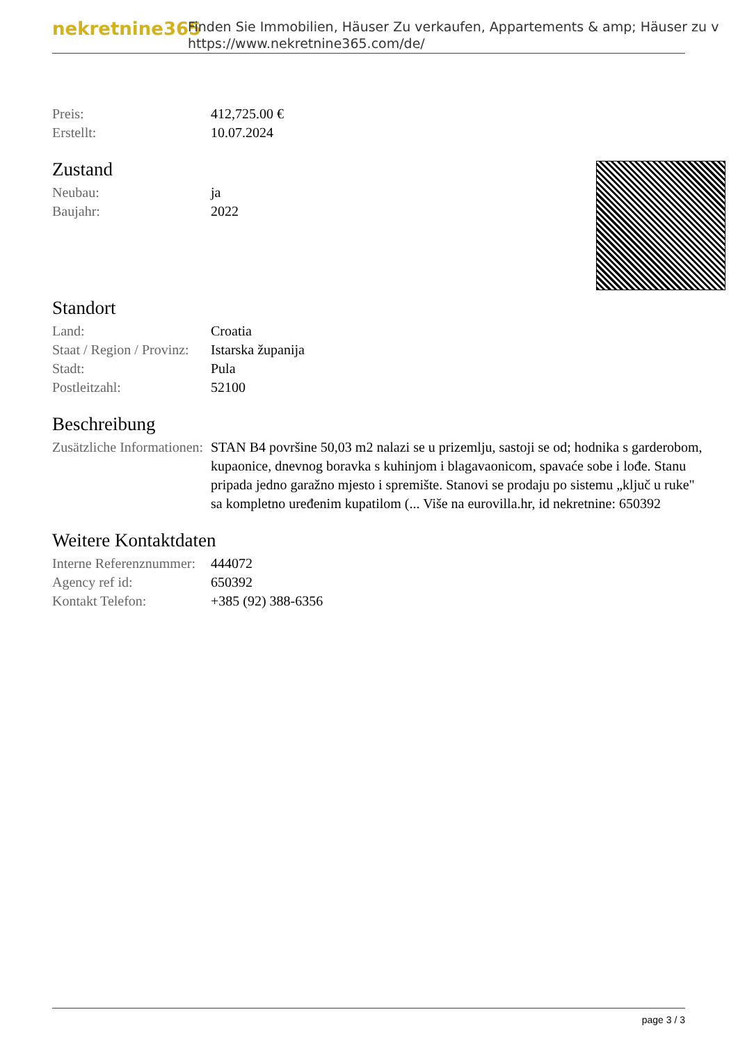nekretnine365
Finden Sie Immobilien, Häuser Zu verkaufen, Appartements & amp; Häuser zu v
https://www.nekretnine365.com/de/
| Preis: | 412,725.00 € |
| Erstellt: | 10.07.2024 |
Zustand
| Neubau: | ja |
| Baujahr: | 2022 |
Standort
| Land: | Croatia |
| Staat / Region / Provinz: | Istarska županija |
| Stadt: | Pula |
| Postleitzahl: | 52100 |
Beschreibung
| Zusätzliche Informationen: | STAN B4 površine 50,03 m2 nalazi se u prizemlju, sastoji se od; hodnika s garderobom, kupaonice, dnevnog boravka s kuhinjom i blagavaonicom, spavaće sobe i lođe. Stanu pripada jedno garažno mjesto i spremište. Stanovi se prodaju po sistemu „ključ u ruke" sa kompletno uređenim kupatilom (... Više na eurovilla.hr, id nekretnine: 650392 |
Weitere Kontaktdaten
| Interne Referenznummer: | 444072 |
| Agency ref id: | 650392 |
| Kontakt Telefon: | +385 (92) 388-6356 |
page 3 / 3